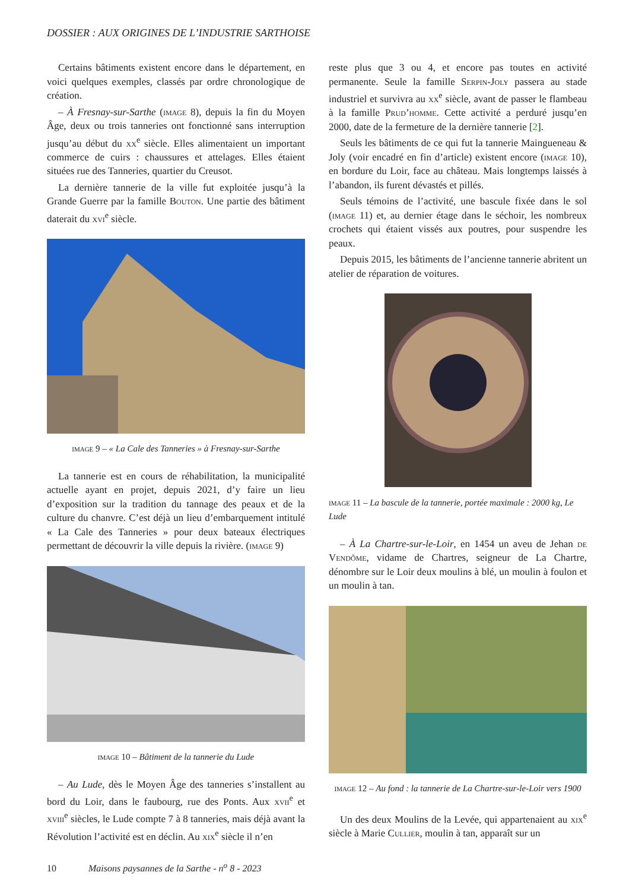DOSSIER : AUX ORIGINES DE L’INDUSTRIE SARTHOISE
Certains bâtiments existent encore dans le département, en voici quelques exemples, classés par ordre chronologique de création.
– À Fresnay-sur-Sarthe (image 8), depuis la fin du Moyen Âge, deux ou trois tanneries ont fonctionné sans interruption jusqu’au début du xx<sup>e</sup> siècle. Elles alimentaient un important commerce de cuirs : chaussures et attelages. Elles étaient situées rue des Tanneries, quartier du Creusot.
La dernière tannerie de la ville fut exploitée jusqu’à la Grande Guerre par la famille Bouton. Une partie des bâtiment daterait du xvi<sup>e</sup> siècle.
image 9 – « La Cale des Tanneries » à Fresnay-sur-Sarthe
La tannerie est en cours de réhabilitation, la municipalité actuelle ayant en projet, depuis 2021, d’y faire un lieu d’exposition sur la tradition du tannage des peaux et de la culture du chanvre. C’est déjà un lieu d’embarquement intitulé « La Cale des Tanneries » pour deux bateaux électriques permettant de découvrir la ville depuis la rivière. (image 9)
image 10 – Bâtiment de la tannerie du Lude
– Au Lude, dès le Moyen Âge des tanneries s’installent au bord du Loir, dans le faubourg, rue des Ponts. Aux xvii<sup>e</sup> et xviii<sup>e</sup> siècles, le Lude compte 7 à 8 tanneries, mais déjà avant la Révolution l’activité est en déclin. Au xix<sup>e</sup> siècle il n’en
reste plus que 3 ou 4, et encore pas toutes en activité permanente. Seule la famille Serpin-Joly passera au stade industriel et survivra au xx<sup>e</sup> siècle, avant de passer le flambeau à la famille Prud’homme. Cette activité a perduré jusqu’en 2000, date de la fermeture de la dernière tannerie [2].
Seuls les bâtiments de ce qui fut la tannerie Maingueneau & Joly (voir encadré en fin d’article) existent encore (image 10), en bordure du Loir, face au château. Mais longtemps laissés à l’abandon, ils furent dévastés et pillés.
Seuls témoins de l’activité, une bascule fixée dans le sol (image 11) et, au dernier étage dans le séchoir, les nombreux crochets qui étaient vissés aux poutres, pour suspendre les peaux.
Depuis 2015, les bâtiments de l’ancienne tannerie abritent un atelier de réparation de voitures.
image 11 – La bascule de la tannerie, portée maximale : 2000 kg, Le Lude
– À La Chartre-sur-le-Loir, en 1454 un aveu de Jehan de Vendôme, vidame de Chartres, seigneur de La Chartre, dénombre sur le Loir deux moulins à blé, un moulin à foulon et un moulin à tan.
image 12 – Au fond : la tannerie de La Chartre-sur-le-Loir vers 1900
Un des deux Moulins de la Levée, qui appartenaient au xix<sup>e</sup> siècle à Marie Cullier, moulin à tan, apparaît sur un
10 Maisons paysannes de la Sarthe - n<sup>o</sup> 8 - 2023